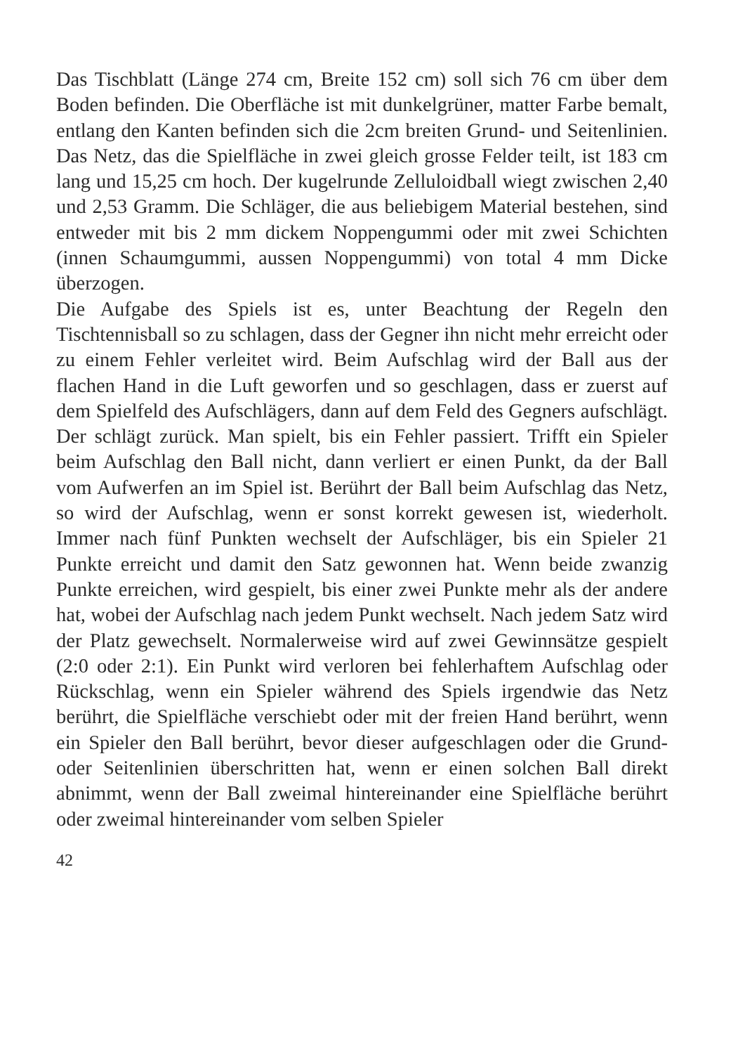Das Tischblatt (Länge 274 cm, Breite 152 cm) soll sich 76 cm über dem Boden befinden. Die Oberfläche ist mit dunkelgrüner, matter Farbe bemalt, entlang den Kanten befinden sich die 2cm breiten Grund- und Seitenlinien. Das Netz, das die Spielfläche in zwei gleich grosse Felder teilt, ist 183 cm lang und 15,25 cm hoch. Der kugelrunde Zelluloidball wiegt zwischen 2,40 und 2,53 Gramm. Die Schläger, die aus beliebigem Material bestehen, sind entweder mit bis 2 mm dickem Noppengummi oder mit zwei Schichten (innen Schaumgummi, aussen Noppengummi) von total 4 mm Dicke überzogen.
Die Aufgabe des Spiels ist es, unter Beachtung der Regeln den Tischtennisball so zu schlagen, dass der Gegner ihn nicht mehr erreicht oder zu einem Fehler verleitet wird. Beim Aufschlag wird der Ball aus der flachen Hand in die Luft geworfen und so geschlagen, dass er zuerst auf dem Spielfeld des Aufschlägers, dann auf dem Feld des Gegners aufschlägt. Der schlägt zurück. Man spielt, bis ein Fehler passiert. Trifft ein Spieler beim Aufschlag den Ball nicht, dann verliert er einen Punkt, da der Ball vom Aufwerfen an im Spiel ist. Berührt der Ball beim Aufschlag das Netz, so wird der Aufschlag, wenn er sonst korrekt gewesen ist, wiederholt. Immer nach fünf Punkten wechselt der Aufschläger, bis ein Spieler 21 Punkte erreicht und damit den Satz gewonnen hat. Wenn beide zwanzig Punkte erreichen, wird gespielt, bis einer zwei Punkte mehr als der andere hat, wobei der Aufschlag nach jedem Punkt wechselt. Nach jedem Satz wird der Platz gewechselt. Normalerweise wird auf zwei Gewinnsätze gespielt (2:0 oder 2:1). Ein Punkt wird verloren bei fehlerhaftem Aufschlag oder Rückschlag, wenn ein Spieler während des Spiels irgendwie das Netz berührt, die Spielfläche verschiebt oder mit der freien Hand berührt, wenn ein Spieler den Ball berührt, bevor dieser aufgeschlagen oder die Grund- oder Seitenlinien überschritten hat, wenn er einen solchen Ball direkt abnimmt, wenn der Ball zweimal hintereinander eine Spielfläche berührt oder zweimal hintereinander vom selben Spieler
42